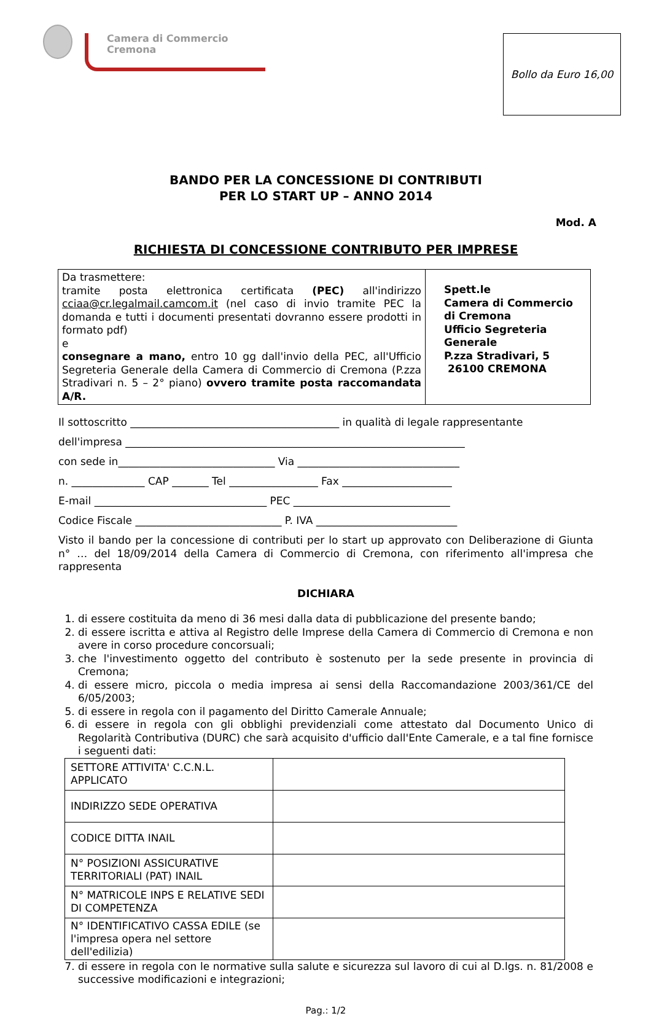Camera di Commercio
Cremona
Bollo da Euro 16,00
BANDO PER LA CONCESSIONE DI CONTRIBUTI
PER LO START UP – ANNO 2014
Mod. A
RICHIESTA DI CONCESSIONE CONTRIBUTO PER IMPRESE
| Da trasmettere: tramite posta elettronica certificata (PEC) all'indirizzo cciaa@cr.legalmail.camcom.it (nel caso di invio tramite PEC la domanda e tutti i documenti presentati dovranno essere prodotti in formato pdf) e consegnare a mano, entro 10 gg dall'invio della PEC, all'Ufficio Segreteria Generale della Camera di Commercio di Cremona (P.zza Stradivari n. 5 – 2° piano) ovvero tramite posta raccomandata A/R. | Spett.le Camera di Commercio di Cremona Ufficio Segreteria Generale P.zza Stradivari, 5 26100 CREMONA |
Il sottoscritto ________________________________________ in qualità di legale rappresentante
dell'impresa _________________________________________________________________
con sede in______________________________ Via _______________________________
n. ______________ CAP _______ Tel _________________ Fax _____________________
E-mail _________________________________ PEC ______________________________
Codice Fiscale ____________________________ P. IVA ___________________________
Visto il bando per la concessione di contributi per lo start up approvato con Deliberazione di Giunta n° … del 18/09/2014 della Camera di Commercio di Cremona, con riferimento all'impresa che rappresenta
DICHIARA
1. di essere costituita da meno di 36 mesi dalla data di pubblicazione del presente bando;
2. di essere iscritta e attiva al Registro delle Imprese della Camera di Commercio di Cremona e non avere in corso procedure concorsuali;
3. che l'investimento oggetto del contributo è sostenuto per la sede presente in provincia di Cremona;
4. di essere micro, piccola o media impresa ai sensi della Raccomandazione 2003/361/CE del 6/05/2003;
5. di essere in regola con il pagamento del Diritto Camerale Annuale;
6. di essere in regola con gli obblighi previdenziali come attestato dal Documento Unico di Regolarità Contributiva (DURC) che sarà acquisito d'ufficio dall'Ente Camerale, e a tal fine fornisce i seguenti dati:
| SETTORE ATTIVITA' C.C.N.L. APPLICATO | |
| INDIRIZZO SEDE OPERATIVA | |
| CODICE DITTA INAIL | |
| N° POSIZIONI ASSICURATIVE TERRITORIALI (PAT) INAIL | |
| N° MATRICOLE INPS E RELATIVE SEDI DI COMPETENZA | |
| N° IDENTIFICATIVO CASSA EDILE (se l'impresa opera nel settore dell'edilizia) | |
7. di essere in regola con le normative sulla salute e sicurezza sul lavoro di cui al D.lgs. n. 81/2008 e successive modificazioni e integrazioni;
Pag.: 1/2